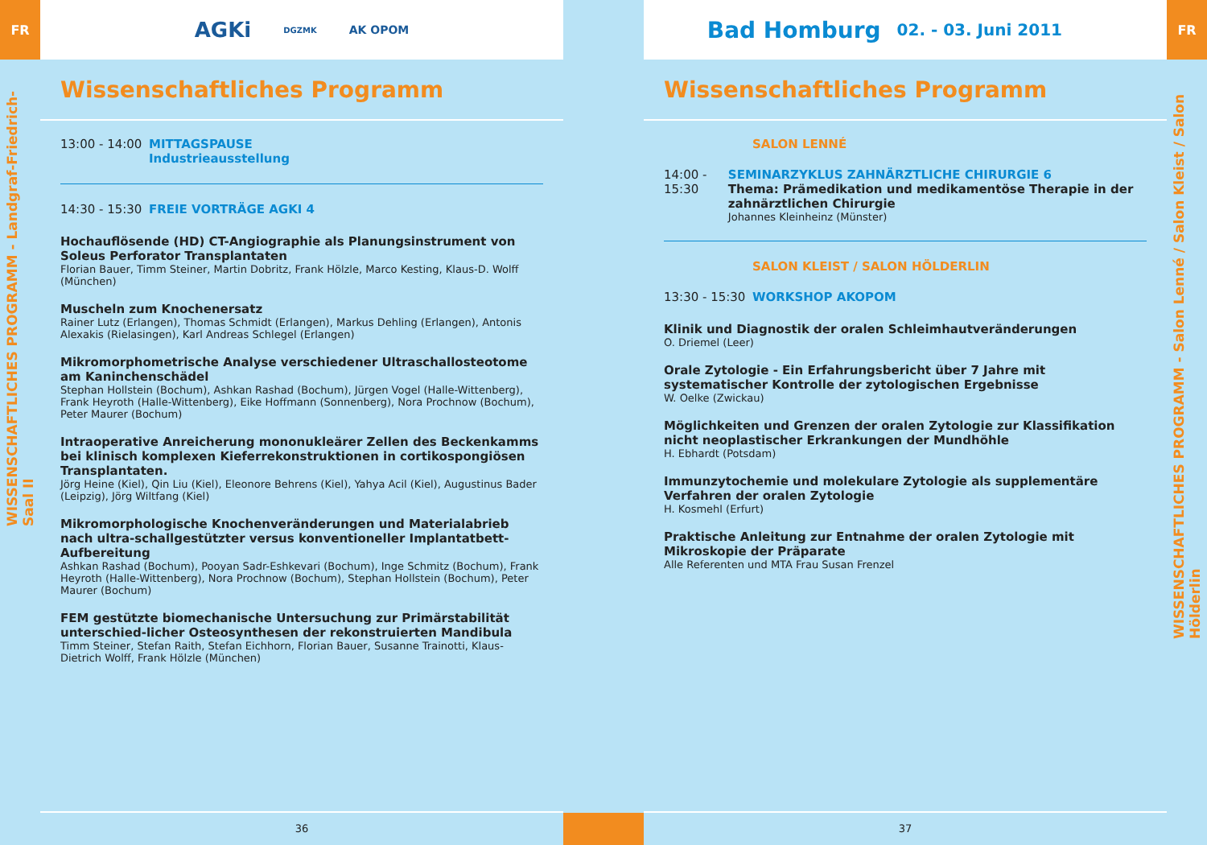FR
WISSENSCHAFTLICHES PROGRAMM - Landgraf-Friedrich-Saal II
AGKi DGZMK AK OPOM
Wissenschaftliches Programm
13:00 - 14:00
MITTAGSPAUSE
Industrieausstellung
14:30 - 15:30
FREIE VORTRÄGE AGKI 4
Hochauflösende (HD) CT-Angiographie als Planungsinstrument von Soleus Perforator Transplantaten
Florian Bauer, Timm Steiner, Martin Dobritz, Frank Hölzle, Marco Kesting, Klaus-D. Wolff (München)
Muscheln zum Knochenersatz
Rainer Lutz (Erlangen), Thomas Schmidt (Erlangen), Markus Dehling (Erlangen), Antonis Alexakis (Rielasingen), Karl Andreas Schlegel (Erlangen)
Mikromorphometrische Analyse verschiedener Ultraschallosteotome am Kaninchenschädel
Stephan Hollstein (Bochum), Ashkan Rashad (Bochum), Jürgen Vogel (Halle-Wittenberg), Frank Heyroth (Halle-Wittenberg), Eike Hoffmann (Sonnenberg), Nora Prochnow (Bochum), Peter Maurer (Bochum)
Intraoperative Anreicherung mononukleärer Zellen des Beckenkamms bei klinisch komplexen Kieferrekonstruktionen in cortikospongiösen Transplantaten.
Jörg Heine (Kiel), Qin Liu (Kiel), Eleonore Behrens (Kiel), Yahya Acil (Kiel), Augustinus Bader (Leipzig), Jörg Wiltfang (Kiel)
Mikromorphologische Knochenveränderungen und Materialabrieb nach ultra-schallgestützter versus konventioneller Implantatbett-Aufbereitung
Ashkan Rashad (Bochum), Pooyan Sadr-Eshkevari (Bochum), Inge Schmitz (Bochum), Frank Heyroth (Halle-Wittenberg), Nora Prochnow (Bochum), Stephan Hollstein (Bochum), Peter Maurer (Bochum)
FEM gestützte biomechanische Untersuchung zur Primärstabilität unterschied-licher Osteosynthesen der rekonstruierten Mandibula
Timm Steiner, Stefan Raith, Stefan Eichhorn, Florian Bauer, Susanne Trainotti, Klaus-Dietrich Wolff, Frank Hölzle (München)
36
Bad Homburg 02. - 03. Juni 2011
Wissenschaftliches Programm
SALON LENNÉ
14:00 - 15:30
SEMINARZYKLUS ZAHNÄRZTLICHE CHIRURGIE 6
Thema: Prämedikation und medikamentöse Therapie in der zahnärztlichen Chirurgie
Johannes Kleinheinz (Münster)
SALON KLEIST / SALON HÖLDERLIN
13:30 - 15:30
WORKSHOP AKOPOM
Klinik und Diagnostik der oralen Schleimhautveränderungen
O. Driemel (Leer)
Orale Zytologie - Ein Erfahrungsbericht über 7 Jahre mit systematischer Kontrolle der zytologischen Ergebnisse
W. Oelke (Zwickau)
Möglichkeiten und Grenzen der oralen Zytologie zur Klassifikation nicht neoplastischer Erkrankungen der Mundhöhle
H. Ebhardt (Potsdam)
Immunzytochemie und molekulare Zytologie als supplementäre Verfahren der oralen Zytologie
H. Kosmehl (Erfurt)
Praktische Anleitung zur Entnahme der oralen Zytologie mit Mikroskopie der Präparate
Alle Referenten und MTA Frau Susan Frenzel
37
FR
WISSENSCHAFTLICHES PROGRAMM - Salon Lenné / Salon Kleist / Salon Hölderlin